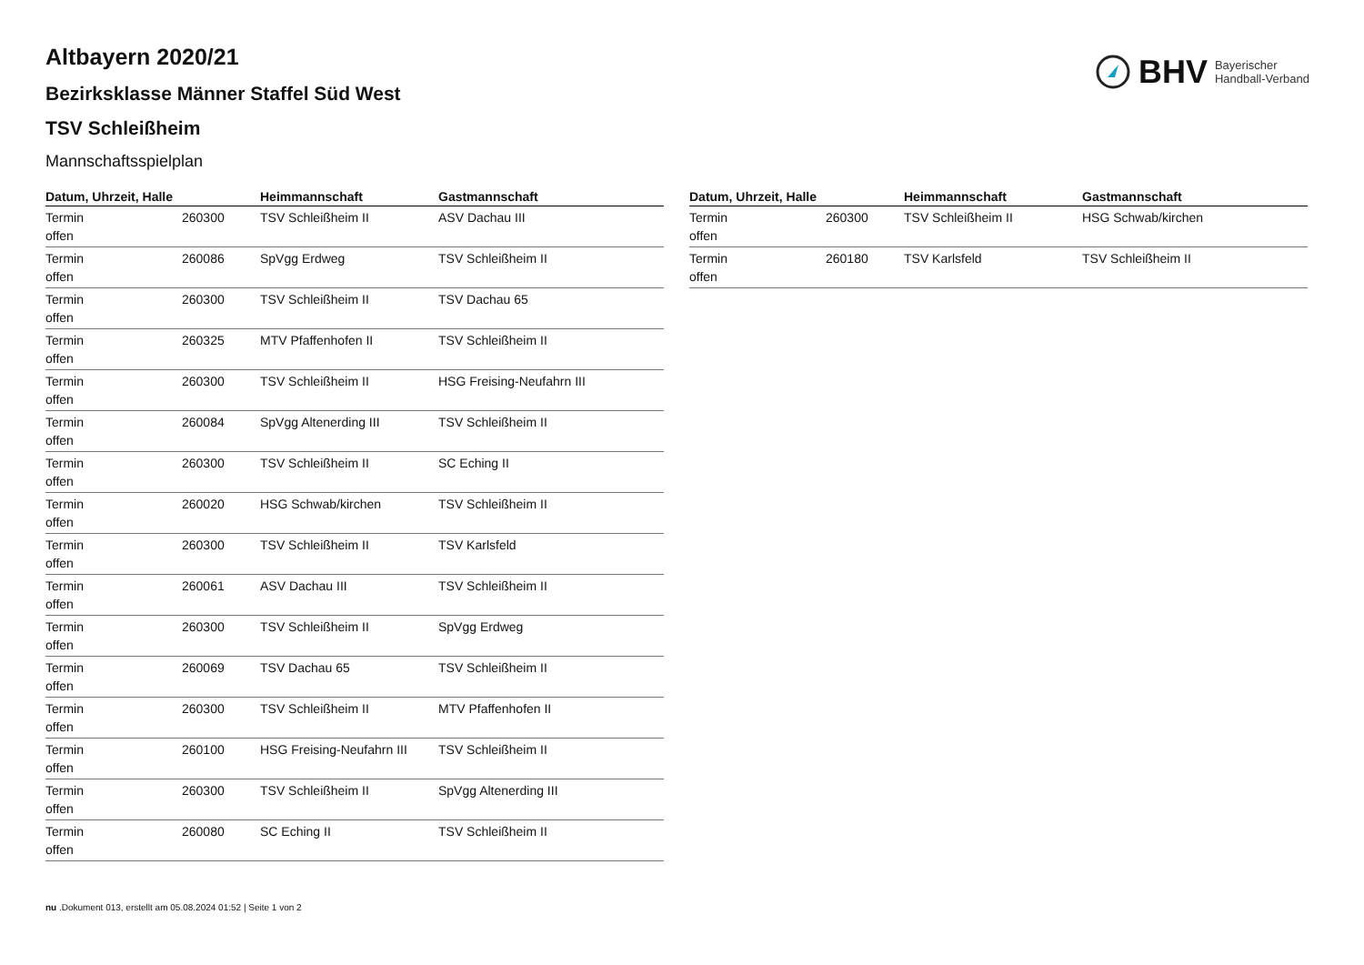BHV Bayerischer
Handball-Verband
Altbayern 2020/21
Bezirksklasse Männer Staffel Süd West
TSV Schleißheim
Mannschaftsspielplan
| Datum, Uhrzeit, Halle | | Heimmannschaft | Gastmannschaft |
| --- | --- | --- | --- |
| Termin offen | 260300 | TSV Schleißheim II | ASV Dachau III |
| Termin offen | 260086 | SpVgg Erdweg | TSV Schleißheim II |
| Termin offen | 260300 | TSV Schleißheim II | TSV Dachau 65 |
| Termin offen | 260325 | MTV Pfaffenhofen II | TSV Schleißheim II |
| Termin offen | 260300 | TSV Schleißheim II | HSG Freising-Neufahrn III |
| Termin offen | 260084 | SpVgg Altenerding III | TSV Schleißheim II |
| Termin offen | 260300 | TSV Schleißheim II | SC Eching II |
| Termin offen | 260020 | HSG Schwab/kirchen | TSV Schleißheim II |
| Termin offen | 260300 | TSV Schleißheim II | TSV Karlsfeld |
| Termin offen | 260061 | ASV Dachau III | TSV Schleißheim II |
| Termin offen | 260300 | TSV Schleißheim II | SpVgg Erdweg |
| Termin offen | 260069 | TSV Dachau 65 | TSV Schleißheim II |
| Termin offen | 260300 | TSV Schleißheim II | MTV Pfaffenhofen II |
| Termin offen | 260100 | HSG Freising-Neufahrn III | TSV Schleißheim II |
| Termin offen | 260300 | TSV Schleißheim II | SpVgg Altenerding III |
| Termin offen | 260080 | SC Eching II | TSV Schleißheim II |
| Datum, Uhrzeit, Halle | | Heimmannschaft | Gastmannschaft |
| --- | --- | --- | --- |
| Termin offen | 260300 | TSV Schleißheim II | HSG Schwab/kirchen |
| Termin offen | 260180 | TSV Karlsfeld | TSV Schleißheim II |
nu .Dokument 013, erstellt am 05.08.2024 01:52 | Seite 1 von 2